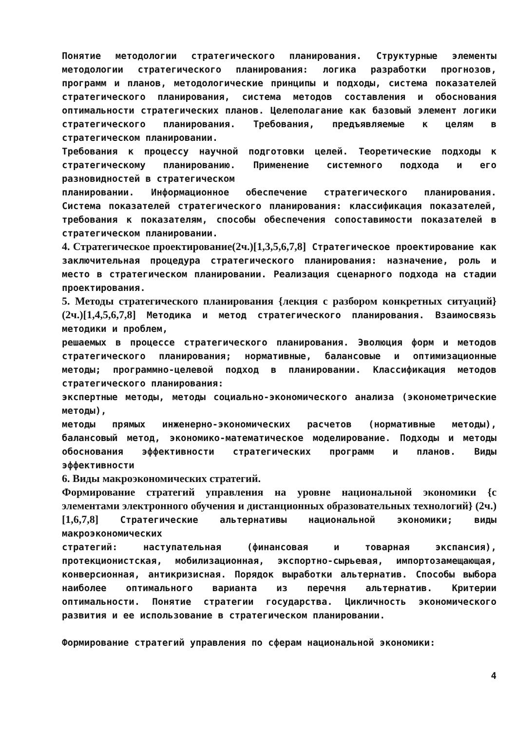Понятие методологии стратегического планирования. Структурные элементы методологии стратегического планирования: логика разработки прогнозов, программ и планов, методологические принципы и подходы, система показателей стратегического планирования, система методов составления и обоснования оптимальности стратегических планов. Целеполагание как базовый элемент логики стратегического планирования. Требования, предъявляемые к целям в стратегическом планировании.
Требования к процессу научной подготовки целей. Теоретические подходы к стратегическому планированию. Применение системного подхода и его разновидностей в стратегическом
планировании. Информационное обеспечение стратегического планирования. Система показателей стратегического планирования: классификация показателей, требования к показателям, способы обеспечения сопоставимости показателей в стратегическом планировании.
4. Стратегическое проектирование(2ч.)[1,3,5,6,7,8] Стратегическое проектирование как заключительная процедура стратегического планирования: назначение, роль и место в стратегическом планировании. Реализация сценарного подхода на стадии проектирования.
5. Методы стратегического планирования {лекция с разбором конкретных ситуаций} (2ч.)[1,4,5,6,7,8] Методика и метод стратегического планирования. Взаимосвязь методики и проблем,
решаемых в процессе стратегического планирования. Эволюция форм и методов стратегического планирования; нормативные, балансовые и оптимизационные методы; программно-целевой подход в планировании. Классификация методов стратегического планирования:
экспертные методы, методы социально-экономического анализа (эконометрические методы),
методы прямых инженерно-экономических расчетов (нормативные методы), балансовый метод, экономико-математическое моделирование. Подходы и методы обоснования эффективности стратегических программ и планов. Виды эффективности
6. Виды макроэкономических стратегий.
Формирование стратегий управления на уровне национальной экономики {с элементами электронного обучения и дистанционных образовательных технологий} (2ч.)[1,6,7,8] Стратегические альтернативы национальной экономики; виды макроэкономических
стратегий: наступательная (финансовая и товарная экспансия), протекционистская, мобилизационная, экспортно-сырьевая, импортозамещающая, конверсионная, антикризисная. Порядок выработки альтернатив. Способы выбора наиболее оптимального варианта из перечня альтернатив. Критерии оптимальности. Понятие стратегии государства. Цикличность экономического развития и ее использование в стратегическом планировании.
Формирование стратегий управления по сферам национальной экономики:
4